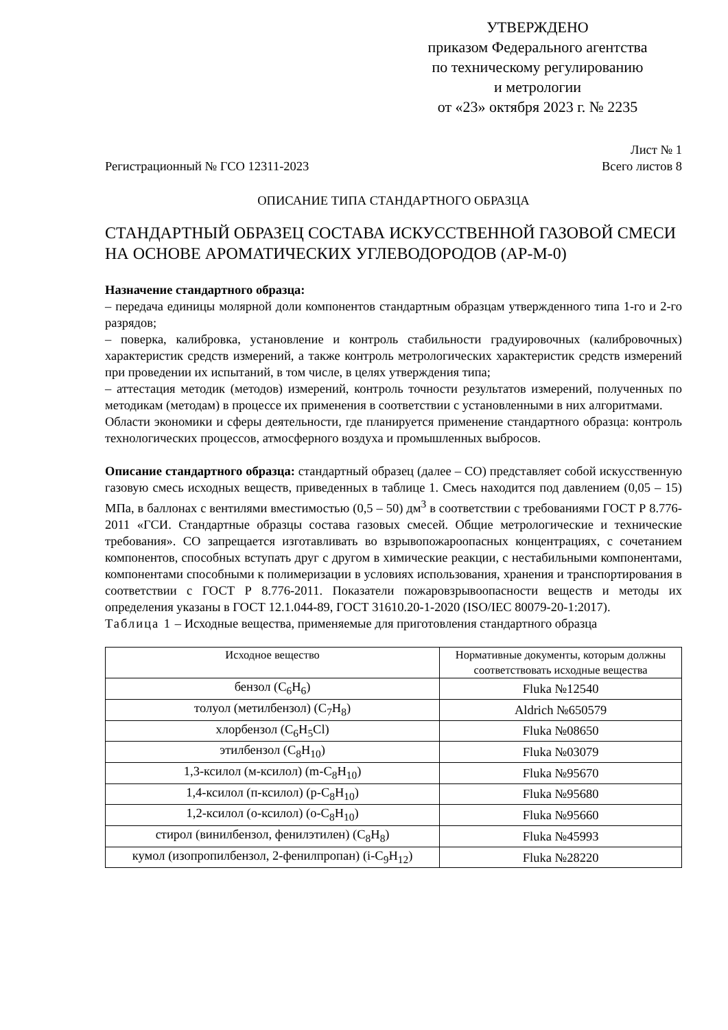УТВЕРЖДЕНО
приказом Федерального агентства
по техническому регулированию
и метрологии
от «23» октября 2023 г. № 2235
Регистрационный № ГСО 12311-2023
Лист № 1
Всего листов 8
ОПИСАНИЕ ТИПА СТАНДАРТНОГО ОБРАЗЦА
СТАНДАРТНЫЙ ОБРАЗЕЦ СОСТАВА ИСКУССТВЕННОЙ ГАЗОВОЙ СМЕСИ НА ОСНОВЕ АРОМАТИЧЕСКИХ УГЛЕВОДОРОДОВ (АР-М-0)
Назначение стандартного образца:
– передача единицы молярной доли компонентов стандартным образцам утвержденного типа 1-го и 2-го разрядов;
– поверка, калибровка, установление и контроль стабильности градуировочных (калибровочных) характеристик средств измерений, а также контроль метрологических характеристик средств измерений при проведении их испытаний, в том числе, в целях утверждения типа;
– аттестация методик (методов) измерений, контроль точности результатов измерений, полученных по методикам (методам) в процессе их применения в соответствии с установленными в них алгоритмами.
Области экономики и сферы деятельности, где планируется применение стандартного образца: контроль технологических процессов, атмосферного воздуха и промышленных выбросов.
Описание стандартного образца: стандартный образец (далее – СО) представляет собой искусственную газовую смесь исходных веществ, приведенных в таблице 1. Смесь находится под давлением (0,05 – 15) МПа, в баллонах с вентилями вместимостью (0,5 – 50) дм<sup>3</sup> в соответствии с требованиями ГОСТ Р 8.776-2011 «ГСИ. Стандартные образцы состава газовых смесей. Общие метрологические и технические требования». СО запрещается изготавливать во взрывопожароопасных концентрациях, с сочетанием компонентов, способных вступать друг с другом в химические реакции, с нестабильными компонентами, компонентами способными к полимеризации в условиях использования, хранения и транспортирования в соответствии с ГОСТ Р 8.776-2011. Показатели пожаровзрывоопасности веществ и методы их определения указаны в ГОСТ 12.1.044-89, ГОСТ 31610.20-1-2020 (ISO/IEC 80079-20-1:2017).
Таблица 1 – Исходные вещества, применяемые для приготовления стандартного образца
| Исходное вещество | Нормативные документы, которым должны соответствовать исходные вещества |
| --- | --- |
| бензол (C<sub>6</sub>H<sub>6</sub>) | Fluka №12540 |
| толуол (метилбензол) (C<sub>7</sub>H<sub>8</sub>) | Aldrich №650579 |
| хлорбензол (C<sub>6</sub>H<sub>5</sub>Cl) | Fluka №08650 |
| этилбензол (C<sub>8</sub>H<sub>10</sub>) | Fluka №03079 |
| 1,3-ксилол (м-ксилол) (m-C<sub>8</sub>H<sub>10</sub>) | Fluka №95670 |
| 1,4-ксилол (п-ксилол) (p-C<sub>8</sub>H<sub>10</sub>) | Fluka №95680 |
| 1,2-ксилол (о-ксилол) (o-C<sub>8</sub>H<sub>10</sub>) | Fluka №95660 |
| стирол (винилбензол, фенилэтилен) (C<sub>8</sub>H<sub>8</sub>) | Fluka №45993 |
| кумол (изопропилбензол, 2-фенилпропан) (i-C<sub>9</sub>H<sub>12</sub>) | Fluka №28220 |